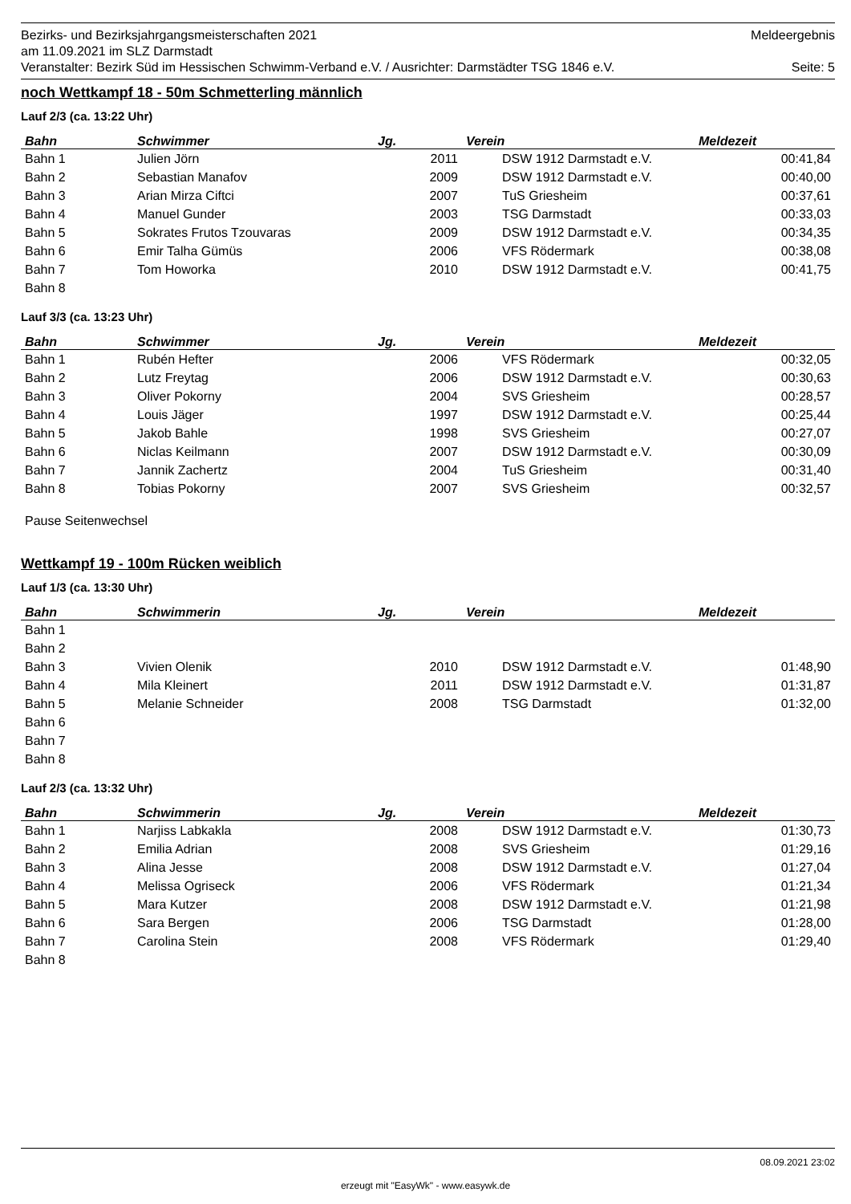Bezirks- und Bezirksjahrgangsmeisterschaften 2021 Meldeergebnis
am 11.09.2021 im SLZ Darmstadt
Veranstalter: Bezirk Süd im Hessischen Schwimm-Verband e.V. / Ausrichter: Darmstädter TSG 1846 e.V. Seite: 5
noch Wettkampf 18 - 50m Schmetterling männlich
Lauf 2/3 (ca. 13:22 Uhr)
| Bahn | Schwimmer | Jg. | Verein | Meldezeit |
| --- | --- | --- | --- | --- |
| Bahn 1 | Julien Jörn | 2011 | DSW 1912 Darmstadt e.V. | 00:41,84 |
| Bahn 2 | Sebastian Manafov | 2009 | DSW 1912 Darmstadt e.V. | 00:40,00 |
| Bahn 3 | Arian Mirza Ciftci | 2007 | TuS Griesheim | 00:37,61 |
| Bahn 4 | Manuel Gunder | 2003 | TSG Darmstadt | 00:33,03 |
| Bahn 5 | Sokrates Frutos Tzouvaras | 2009 | DSW 1912 Darmstadt e.V. | 00:34,35 |
| Bahn 6 | Emir Talha Gümüs | 2006 | VFS Rödermark | 00:38,08 |
| Bahn 7 | Tom Howorka | 2010 | DSW 1912 Darmstadt e.V. | 00:41,75 |
| Bahn 8 | | | | |
Lauf 3/3 (ca. 13:23 Uhr)
| Bahn | Schwimmer | Jg. | Verein | Meldezeit |
| --- | --- | --- | --- | --- |
| Bahn 1 | Rubén Hefter | 2006 | VFS Rödermark | 00:32,05 |
| Bahn 2 | Lutz Freytag | 2006 | DSW 1912 Darmstadt e.V. | 00:30,63 |
| Bahn 3 | Oliver Pokorny | 2004 | SVS Griesheim | 00:28,57 |
| Bahn 4 | Louis Jäger | 1997 | DSW 1912 Darmstadt e.V. | 00:25,44 |
| Bahn 5 | Jakob Bahle | 1998 | SVS Griesheim | 00:27,07 |
| Bahn 6 | Niclas Keilmann | 2007 | DSW 1912 Darmstadt e.V. | 00:30,09 |
| Bahn 7 | Jannik Zachertz | 2004 | TuS Griesheim | 00:31,40 |
| Bahn 8 | Tobias Pokorny | 2007 | SVS Griesheim | 00:32,57 |
Pause Seitenwechsel
Wettkampf 19 - 100m Rücken weiblich
Lauf 1/3 (ca. 13:30 Uhr)
| Bahn | Schwimmerin | Jg. | Verein | Meldezeit |
| --- | --- | --- | --- | --- |
| Bahn 1 | | | | |
| Bahn 2 | | | | |
| Bahn 3 | Vivien Olenik | 2010 | DSW 1912 Darmstadt e.V. | 01:48,90 |
| Bahn 4 | Mila Kleinert | 2011 | DSW 1912 Darmstadt e.V. | 01:31,87 |
| Bahn 5 | Melanie Schneider | 2008 | TSG Darmstadt | 01:32,00 |
| Bahn 6 | | | | |
| Bahn 7 | | | | |
| Bahn 8 | | | | |
Lauf 2/3 (ca. 13:32 Uhr)
| Bahn | Schwimmerin | Jg. | Verein | Meldezeit |
| --- | --- | --- | --- | --- |
| Bahn 1 | Narjiss Labkakla | 2008 | DSW 1912 Darmstadt e.V. | 01:30,73 |
| Bahn 2 | Emilia Adrian | 2008 | SVS Griesheim | 01:29,16 |
| Bahn 3 | Alina Jesse | 2008 | DSW 1912 Darmstadt e.V. | 01:27,04 |
| Bahn 4 | Melissa Ogriseck | 2006 | VFS Rödermark | 01:21,34 |
| Bahn 5 | Mara Kutzer | 2008 | DSW 1912 Darmstadt e.V. | 01:21,98 |
| Bahn 6 | Sara Bergen | 2006 | TSG Darmstadt | 01:28,00 |
| Bahn 7 | Carolina Stein | 2008 | VFS Rödermark | 01:29,40 |
| Bahn 8 | | | | |
08.09.2021 23:02
erzeugt mit "EasyWk" - www.easywk.de